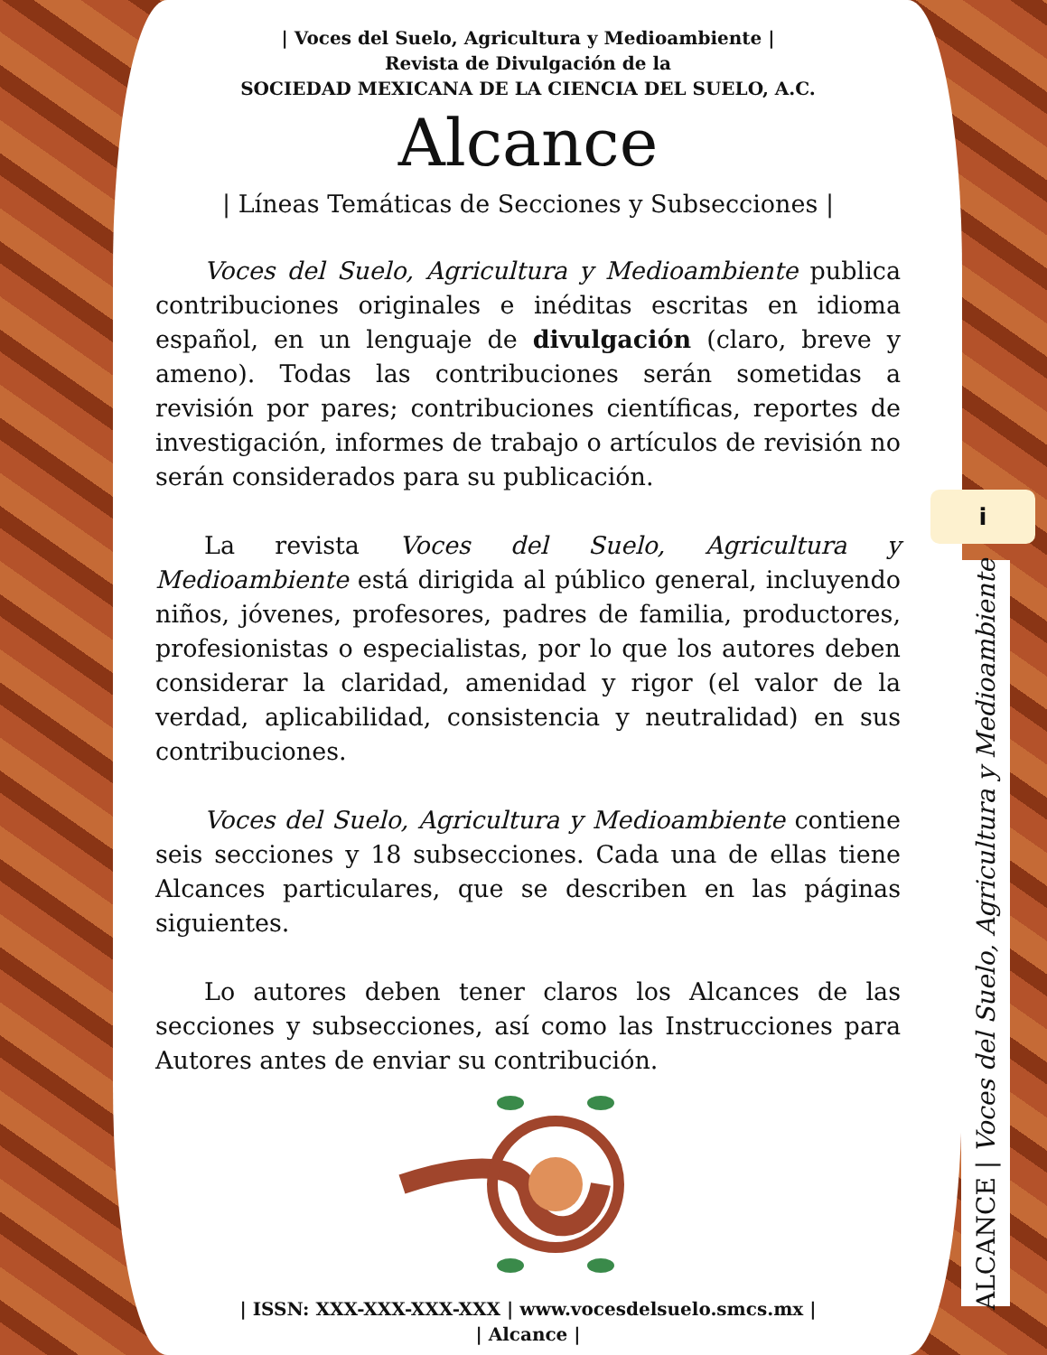| Voces del Suelo, Agricultura y Medioambiente |
Revista de Divulgación de la
SOCIEDAD MEXICANA DE LA CIENCIA DEL SUELO, A.C.
Alcance
| Líneas Temáticas de Secciones y Subsecciones |
Voces del Suelo, Agricultura y Medioambiente publica contribuciones originales e inéditas escritas en idioma español, en un lenguaje de divulgación (claro, breve y ameno). Todas las contribuciones serán sometidas a revisión por pares; contribuciones científicas, reportes de investigación, informes de trabajo o artículos de revisión no serán considerados para su publicación.
La revista Voces del Suelo, Agricultura y Medioambiente está dirigida al público general, incluyendo niños, jóvenes, profesores, padres de familia, productores, profesionistas o especialistas, por lo que los autores deben considerar la claridad, amenidad y rigor (el valor de la verdad, aplicabilidad, consistencia y neutralidad) en sus contribuciones.
Voces del Suelo, Agricultura y Medioambiente contiene seis secciones y 18 subsecciones. Cada una de ellas tiene Alcances particulares, que se describen en las páginas siguientes.
Lo autores deben tener claros los Alcances de las secciones y subsecciones, así como las Instrucciones para Autores antes de enviar su contribución.
| ISSN: XXX-XXX-XXX-XXX | www.vocesdelsuelo.smcs.mx |
| Alcance |
i
ALCANCE | Voces del Suelo, Agricultura y Medioambiente